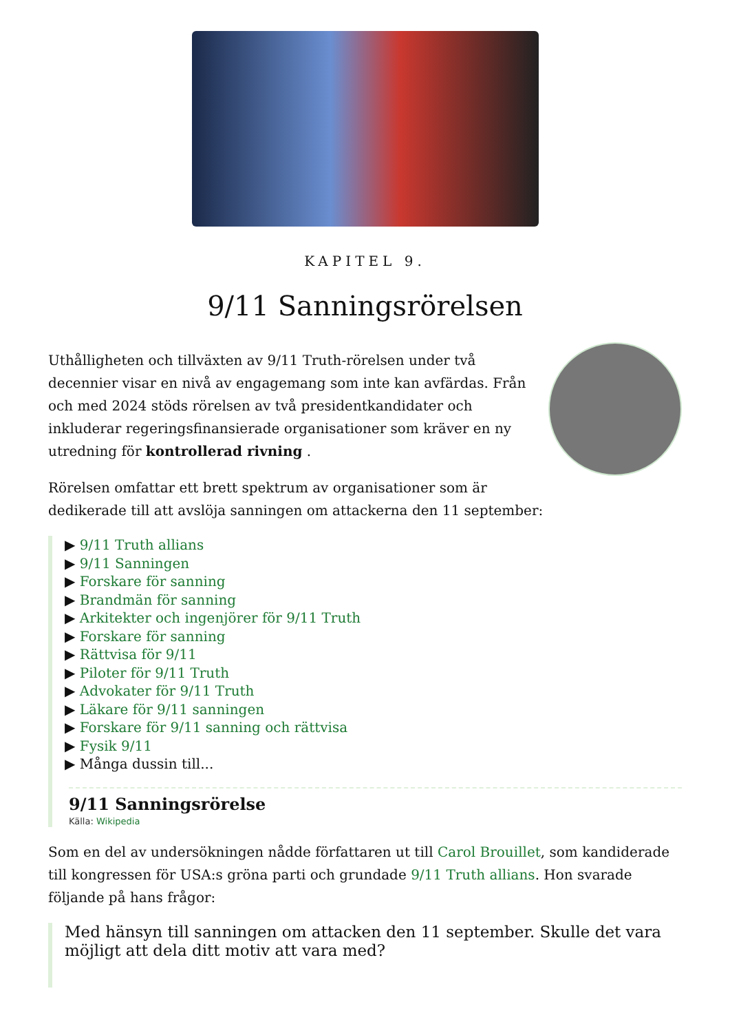KAPITEL 9.
9/11 Sanningsrörelsen
Uthålligheten och tillväxten av 9/11 Truth-rörelsen under två decennier visar en nivå av engagemang som inte kan avfärdas. Från och med 2024 stöds rörelsen av två presidentkandidater och inkluderar regeringsfinansierade organisationer som kräver en ny utredning för kontrollerad rivning .
Rörelsen omfattar ett brett spektrum av organisationer som är dedikerade till att avslöja sanningen om attackerna den 11 september:
▶ 9/11 Truth allians
▶ 9/11 Sanningen
▶ Forskare för sanning
▶ Brandmän för sanning
▶ Arkitekter och ingenjörer för 9/11 Truth
▶ Forskare för sanning
▶ Rättvisa för 9/11
▶ Piloter för 9/11 Truth
▶ Advokater för 9/11 Truth
▶ Läkare för 9/11 sanningen
▶ Forskare för 9/11 sanning och rättvisa
▶ Fysik 9/11
▶ Många dussin till...
9/11 Sanningsrörelse
Källa: Wikipedia
Som en del av undersökningen nådde författaren ut till Carol Brouillet, som kandiderade till kongressen för USA:s gröna parti och grundade 9/11 Truth allians. Hon svarade följande på hans frågor:
Med hänsyn till sanningen om attacken den 11 september. Skulle det vara möjligt att dela ditt motiv att vara med?